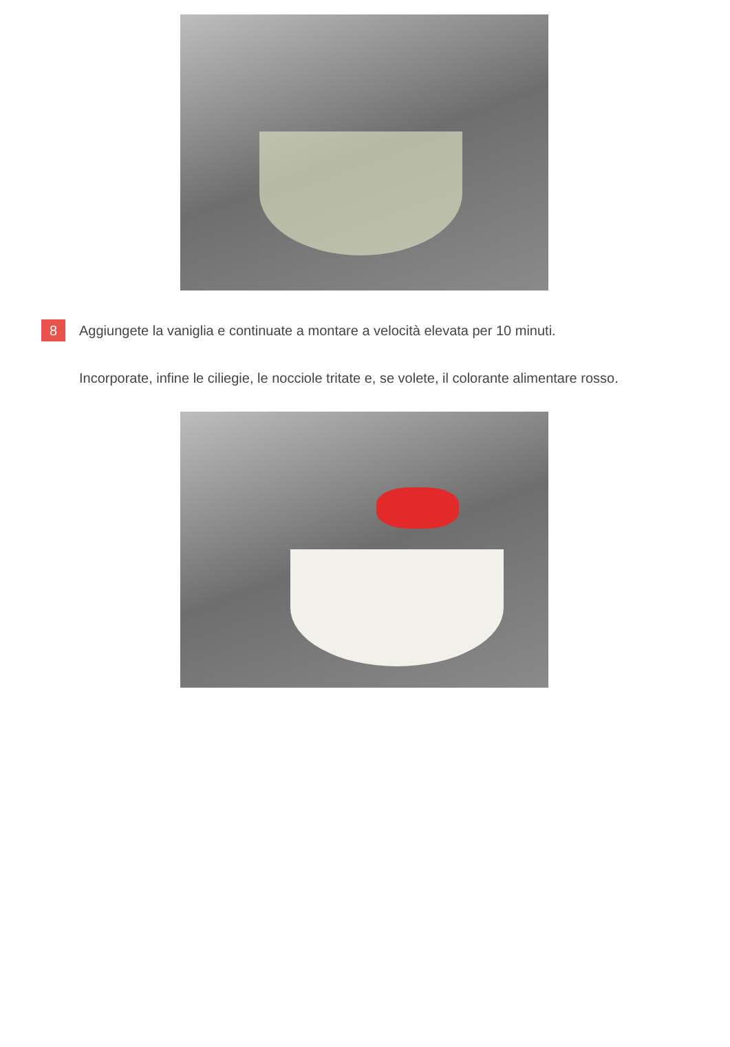8
Aggiungete la vaniglia e continuate a montare a velocità elevata per 10 minuti.
Incorporate, infine le ciliegie, le nocciole tritate e, se volete, il colorante alimentare rosso.